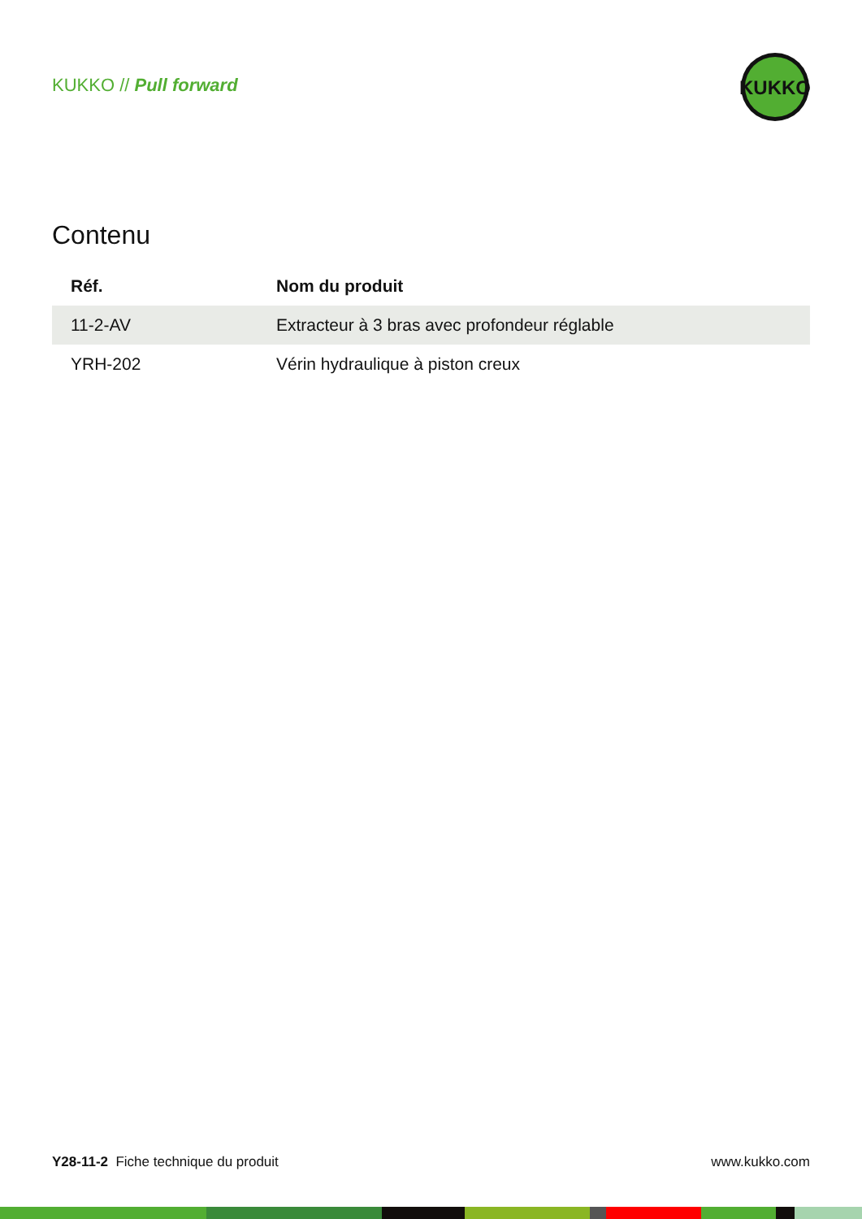KUKKO // Pull forward
KUKKO
Contenu
| Réf. | Nom du produit |
| --- | --- |
| 11-2-AV | Extracteur à 3 bras avec profondeur réglable |
| YRH-202 | Vérin hydraulique à piston creux |
Y28-11-2 Fiche technique du produit www.kukko.com